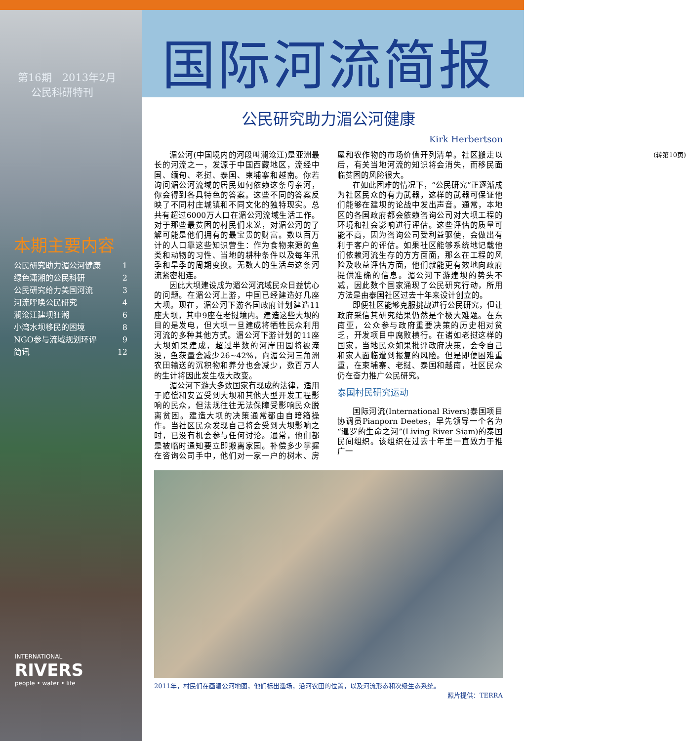第16期　2013年2月
公民科研特刊
本期主要内容
公民研究助力湄公河健康 1
绿色潇湘的公民科研 2
公民研究给力美国河流 3
河流呼唤公民研究 4
澜沧江建坝狂潮 6
小湾水坝移民的困境 8
NGO参与流域规划环评 9
简讯 12
INTERNATIONAL
RIVERS
people • water • life
国际河流简报
公民研究助力湄公河健康
Kirk Herbertson
湄公河(中国境内的河段叫澜沧江)是亚洲最长的河流之一，发源于中国西藏地区，流经中国、缅甸、老挝、泰国、柬埔寨和越南。你若询问湄公河流域的居民如何依赖这条母亲河，你会得到各具特色的答案。这些不同的答案反映了不同村庄城镇和不同文化的独特现实。总共有超过6000万人口在湄公河流域生活工作。对于那些最贫困的村民们来说，对湄公河的了解可能是他们拥有的最宝贵的财富。数以百万计的人口靠这些知识营生：作为食物来源的鱼类和动物的习性、当地的耕种条件以及每年汛季和旱季的周期变换。无数人的生活与这条河流紧密相连。
因此大坝建设成为湄公河流域民众日益忧心的问题。在湄公河上游，中国已经建造好几座大坝。现在，湄公河下游各国政府计划建造11座大坝，其中9座在老挝境内。建造这些大坝的目的是发电，但大坝一旦建成将牺牲民众利用河流的多种其他方式。湄公河下游计划的11座大坝如果建成，超过半数的河岸田园将被淹没，鱼获量会减少26~42%，向湄公河三角洲农田输送的沉积物和养分也会减少，数百万人的生计将因此发生极大改变。
湄公河下游大多数国家有现成的法律，适用于赔偿和安置受到大坝和其他大型开发工程影响的民众，但法规往往无法保障受影响民众脱离贫困。建造大坝的决策通常都由自暗箱操作。当社区民众发现自己将会受到大坝影响之时，已没有机会参与任何讨论。通常，他们都是被临时通知要立即搬离家园。补偿多少掌握在咨询公司手中，他们对一家一户的树木、房屋和农作物的市场价值开列清单。社区搬走以后，有关当地河流的知识将会消失，而移民面临贫困的风险很大。
在如此困难的情况下，“公民研究”正逐渐成为社区民众的有力武器，这样的武器可保证他们能够在建坝的论战中发出声音。通常，本地区的各国政府都会依赖咨询公司对大坝工程的环境和社会影响进行评估。这些评估的质量可能不高，因为咨询公司受利益驱使，会做出有利于客户的评估。如果社区能够系统地记载他们依赖河流生存的方方面面，那么在工程的风险及收益评估方面，他们就能更有效地向政府提供准确的信息。湄公河下游建坝的势头不减，因此数个国家涌现了公民研究行动，所用方法是由泰国社区过去十年来设计创立的。
即便社区能够克服挑战进行公民研究，但让政府采信其研究结果仍然是个极大难题。在东南亚，公众参与政府重要决策的历史相对贫乏，开发项目中腐败横行。在诸如老挝这样的国家，当地民众如果批评政府决策，会令自己和家人面临遭到报复的风险。但是即便困难重重，在柬埔寨、老挝、泰国和越南，社区民众仍在奋力推广公民研究。
泰国村民研究运动
国际河流(International Rivers)泰国项目协调员Pianporn Deetes，早先领导一个名为“暹罗的生命之河”(Living River Siam)的泰国民间组织。该组织在过去十年里一直致力于推广一
(转第10页)
2011年，村民们在画湄公河地图，他们标出渔场，沿河农田的位置，以及河流形态和次级生态系统。
照片提供：TERRA